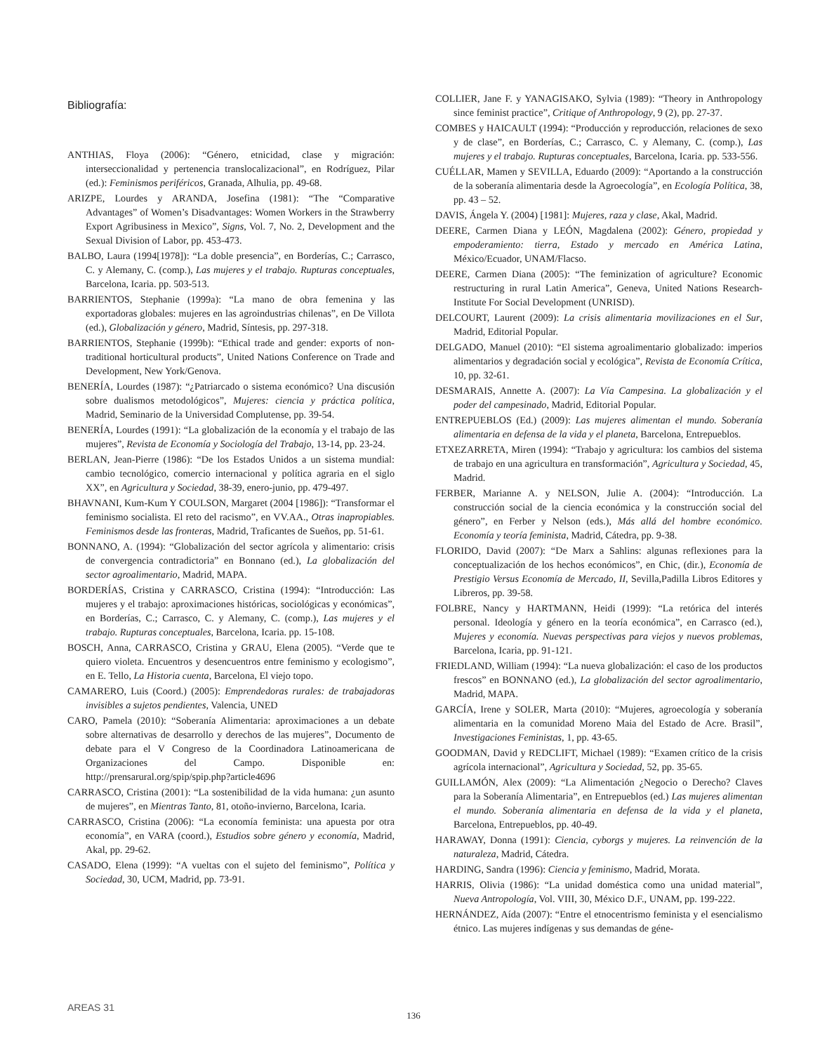Bibliografía:
ANTHIAS, Floya (2006): “Género, etnicidad, clase y migración: interseccionalidad y pertenencia translocalizacional”, en Rodríguez, Pilar (ed.): Feminismos periféricos, Granada, Alhulia, pp. 49-68.
ARIZPE, Lourdes y ARANDA, Josefina (1981): “The “Comparative Advantages” of Women’s Disadvantages: Women Workers in the Strawberry Export Agribusiness in Mexico”, Signs, Vol. 7, No. 2, Development and the Sexual Division of Labor, pp. 453-473.
BALBO, Laura (1994[1978]): “La doble presencia”, en Borderías, C.; Carrasco, C. y Alemany, C. (comp.), Las mujeres y el trabajo. Rupturas conceptuales, Barcelona, Icaria. pp. 503-513.
BARRIENTOS, Stephanie (1999a): “La mano de obra femenina y las exportadoras globales: mujeres en las agroindustrias chilenas”, en De Villota (ed.), Globalización y género, Madrid, Síntesis, pp. 297-318.
BARRIENTOS, Stephanie (1999b): “Ethical trade and gender: exports of non-traditional horticultural products”, United Nations Conference on Trade and Development, New York/Genova.
BENERÍA, Lourdes (1987): “¿Patriarcado o sistema económico? Una discusión sobre dualismos metodológicos”, Mujeres: ciencia y práctica política, Madrid, Seminario de la Universidad Complutense, pp. 39-54.
BENERÍA, Lourdes (1991): “La globalización de la economía y el trabajo de las mujeres”, Revista de Economía y Sociología del Trabajo, 13-14, pp. 23-24.
BERLAN, Jean-Pierre (1986): “De los Estados Unidos a un sistema mundial: cambio tecnológico, comercio internacional y política agraria en el siglo XX”, en Agricultura y Sociedad, 38-39, enero-junio, pp. 479-497.
BHAVNANI, Kum-Kum Y COULSON, Margaret (2004 [1986]): “Transformar el feminismo socialista. El reto del racismo”, en VV.AA., Otras inapropiables. Feminismos desde las fronteras, Madrid, Traficantes de Sueños, pp. 51-61.
BONNANO, A. (1994): “Globalización del sector agrícola y alimentario: crisis de convergencia contradictoria” en Bonnano (ed.), La globalización del sector agroalimentario, Madrid, MAPA.
BORDERÍAS, Cristina y CARRASCO, Cristina (1994): “Introducción: Las mujeres y el trabajo: aproximaciones históricas, sociológicas y económicas”, en Borderías, C.; Carrasco, C. y Alemany, C. (comp.), Las mujeres y el trabajo. Rupturas conceptuales, Barcelona, Icaria. pp. 15-108.
BOSCH, Anna, CARRASCO, Cristina y GRAU, Elena (2005). “Verde que te quiero violeta. Encuentros y desencuentros entre feminismo y ecologismo”, en E. Tello, La Historia cuenta, Barcelona, El viejo topo.
CAMARERO, Luis (Coord.) (2005): Emprendedoras rurales: de trabajadoras invisibles a sujetos pendientes, Valencia, UNED
CARO, Pamela (2010): “Soberanía Alimentaria: aproximaciones a un debate sobre alternativas de desarrollo y derechos de las mujeres”, Documento de debate para el V Congreso de la Coordinadora Latinoamericana de Organizaciones del Campo. Disponible en: http://prensarural.org/spip/spip.php?article4696
CARRASCO, Cristina (2001): “La sostenibilidad de la vida humana: ¿un asunto de mujeres”, en Mientras Tanto, 81, otoño-invierno, Barcelona, Icaria.
CARRASCO, Cristina (2006): “La economía feminista: una apuesta por otra economía”, en VARA (coord.), Estudios sobre género y economía, Madrid, Akal, pp. 29-62.
CASADO, Elena (1999): “A vueltas con el sujeto del feminismo”, Política y Sociedad, 30, UCM, Madrid, pp. 73-91.
COLLIER, Jane F. y YANAGISAKO, Sylvia (1989): “Theory in Anthropology since feminist practice”, Critique of Anthropology, 9 (2), pp. 27-37.
COMBES y HAICAULT (1994): “Producción y reproducción, relaciones de sexo y de clase”, en Borderías, C.; Carrasco, C. y Alemany, C. (comp.), Las mujeres y el trabajo. Rupturas conceptuales, Barcelona, Icaria. pp. 533-556.
CUÉLLAR, Mamen y SEVILLA, Eduardo (2009): “Aportando a la construcción de la soberanía alimentaria desde la Agroecología”, en Ecología Política, 38, pp. 43 – 52.
DAVIS, Ángela Y. (2004) [1981]: Mujeres, raza y clase, Akal, Madrid.
DEERE, Carmen Diana y LEÓN, Magdalena (2002): Género, propiedad y empoderamiento: tierra, Estado y mercado en América Latina, México/Ecuador, UNAM/Flacso.
DEERE, Carmen Diana (2005): “The feminization of agriculture? Economic restructuring in rural Latin America”, Geneva, United Nations Research-Institute For Social Development (UNRISD).
DELCOURT, Laurent (2009): La crisis alimentaria movilizaciones en el Sur, Madrid, Editorial Popular.
DELGADO, Manuel (2010): “El sistema agroalimentario globalizado: imperios alimentarios y degradación social y ecológica”, Revista de Economía Crítica, 10, pp. 32-61.
DESMARAIS, Annette A. (2007): La Vía Campesina. La globalización y el poder del campesinado, Madrid, Editorial Popular.
ENTREPUEBLOS (Ed.) (2009): Las mujeres alimentan el mundo. Soberanía alimentaria en defensa de la vida y el planeta, Barcelona, Entrepueblos.
ETXEZARRETA, Miren (1994): “Trabajo y agricultura: los cambios del sistema de trabajo en una agricultura en transformación”, Agricultura y Sociedad, 45, Madrid.
FERBER, Marianne A. y NELSON, Julie A. (2004): “Introducción. La construcción social de la ciencia económica y la construcción social del género”, en Ferber y Nelson (eds.), Más allá del hombre económico. Economía y teoría feminista, Madrid, Cátedra, pp. 9-38.
FLORIDO, David (2007): “De Marx a Sahlins: algunas reflexiones para la conceptualización de los hechos económicos”, en Chic, (dir.), Economía de Prestigio Versus Economía de Mercado, II, Sevilla,Padilla Libros Editores y Libreros, pp. 39-58.
FOLBRE, Nancy y HARTMANN, Heidi (1999): “La retórica del interés personal. Ideología y género en la teoría económica”, en Carrasco (ed.), Mujeres y economía. Nuevas perspectivas para viejos y nuevos problemas, Barcelona, Icaria, pp. 91-121.
FRIEDLAND, William (1994): “La nueva globalización: el caso de los productos frescos” en BONNANO (ed.), La globalización del sector agroalimentario, Madrid, MAPA.
GARCÍA, Irene y SOLER, Marta (2010): “Mujeres, agroecología y soberanía alimentaria en la comunidad Moreno Maia del Estado de Acre. Brasil”, Investigaciones Feministas, 1, pp. 43-65.
GOODMAN, David y REDCLIFT, Michael (1989): “Examen crítico de la crisis agrícola internacional”, Agricultura y Sociedad, 52, pp. 35-65.
GUILLAMÓN, Alex (2009): “La Alimentación ¿Negocio o Derecho? Claves para la Soberanía Alimentaria”, en Entrepueblos (ed.) Las mujeres alimentan el mundo. Soberanía alimentaria en defensa de la vida y el planeta, Barcelona, Entrepueblos, pp. 40-49.
HARAWAY, Donna (1991): Ciencia, cyborgs y mujeres. La reinvención de la naturaleza, Madrid, Cátedra.
HARDING, Sandra (1996): Ciencia y feminismo, Madrid, Morata.
HARRIS, Olivia (1986): “La unidad doméstica como una unidad material”, Nueva Antropología, Vol. VIII, 30, México D.F., UNAM, pp. 199-222.
HERNÁNDEZ, Aída (2007): “Entre el etnocentrismo feminista y el esencialismo étnico. Las mujeres indígenas y sus demandas de géne-
AREAS 31
136